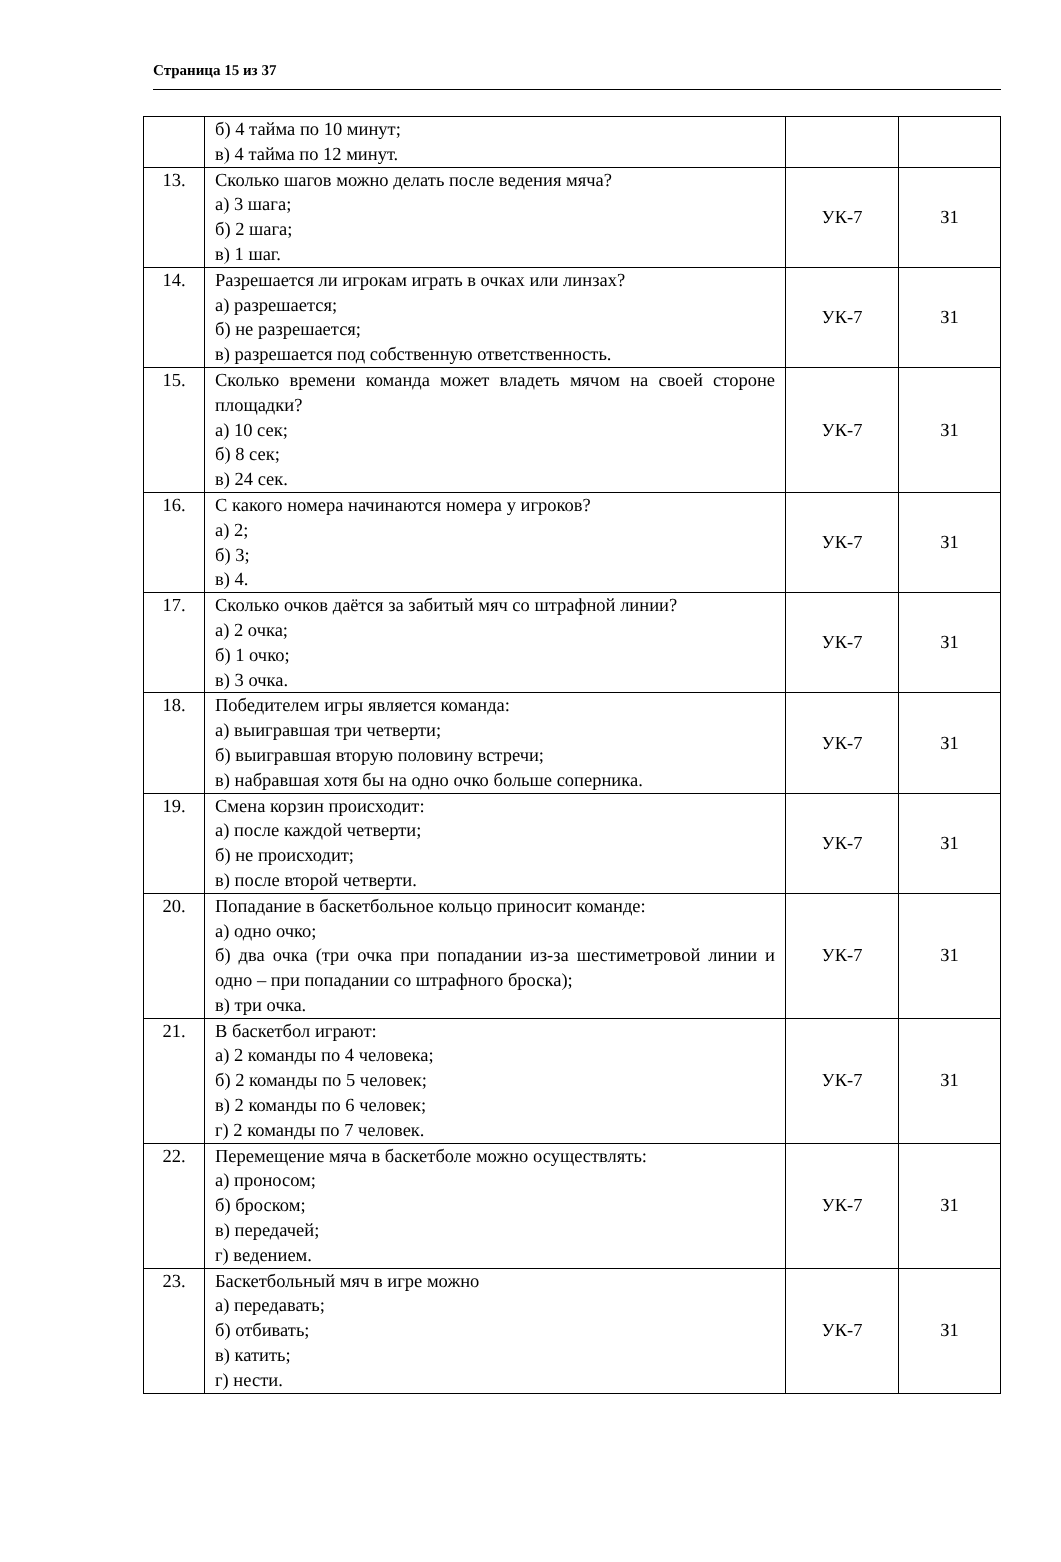Страница 15 из 37
| | б) 4 тайма по 10 минут; в) 4 тайма по 12 минут. | | |
| 13. | Сколько шагов можно делать после ведения мяча? а) 3 шага; б) 2 шага; в) 1 шаг. | УК-7 | З1 |
| 14. | Разрешается ли игрокам играть в очках или линзах? а) разрешается; б) не разрешается; в) разрешается под собственную ответственность. | УК-7 | З1 |
| 15. | Сколько времени команда может владеть мячом на своей стороне площадки? а) 10 сек; б) 8 сек; в) 24 сек. | УК-7 | З1 |
| 16. | С какого номера начинаются номера у игроков? а) 2; б) 3; в) 4. | УК-7 | З1 |
| 17. | Сколько очков даётся за забитый мяч со штрафной линии? а) 2 очка; б) 1 очко; в) 3 очка. | УК-7 | З1 |
| 18. | Победителем игры является команда: а) выигравшая три четверти; б) выигравшая вторую половину встречи; в) набравшая хотя бы на одно очко больше соперника. | УК-7 | З1 |
| 19. | Смена корзин происходит: а) после каждой четверти; б) не происходит; в) после второй четверти. | УК-7 | З1 |
| 20. | Попадание в баскетбольное кольцо приносит команде: а) одно очко; б) два очка (три очка при попадании из-за шестиметровой линии и одно – при попадании со штрафного броска); в) три очка. | УК-7 | З1 |
| 21. | В баскетбол играют: а) 2 команды по 4 человека; б) 2 команды по 5 человек; в) 2 команды по 6 человек; г) 2 команды по 7 человек. | УК-7 | З1 |
| 22. | Перемещение мяча в баскетболе можно осуществлять: а) проносом; б) броском; в) передачей; г) ведением. | УК-7 | З1 |
| 23. | Баскетбольный мяч в игре можно а) передавать; б) отбивать; в) катить; г) нести. | УК-7 | З1 |